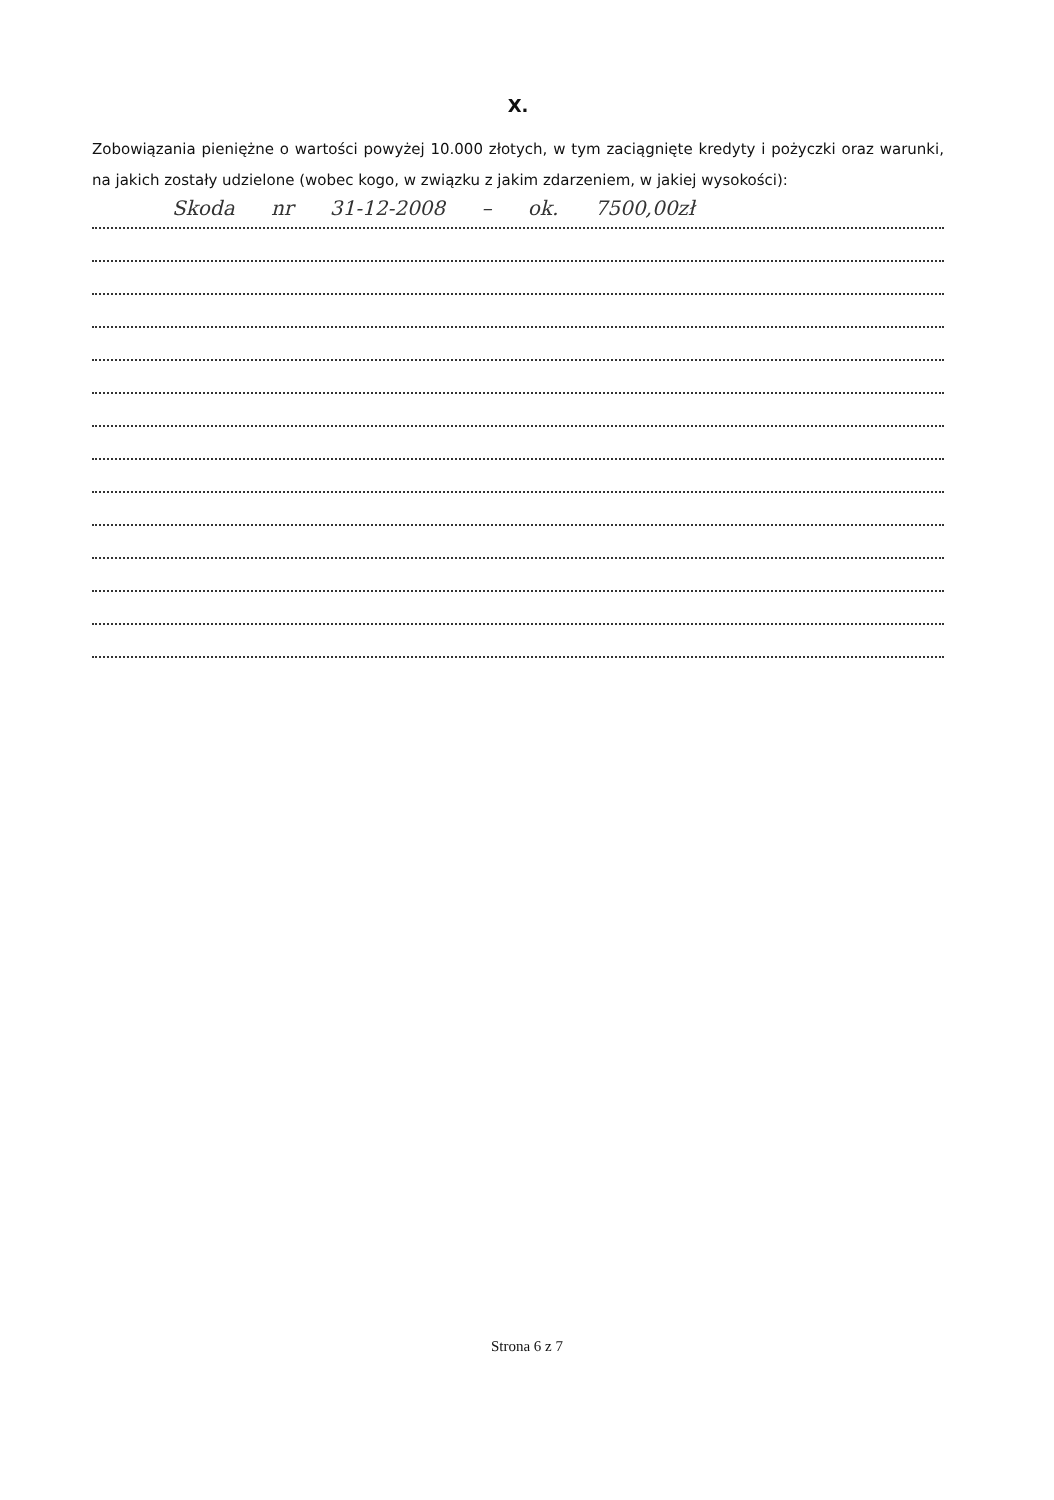X.
Zobowiązania pieniężne o wartości powyżej 10.000 złotych, w tym zaciągnięte kredyty i pożyczki oraz warunki, na jakich zostały udzielone (wobec kogo, w związku z jakim zdarzeniem, w jakiej wysokości):
Skoda nr 31-12-2008 – ok. 7500,00zł
Strona 6 z 7